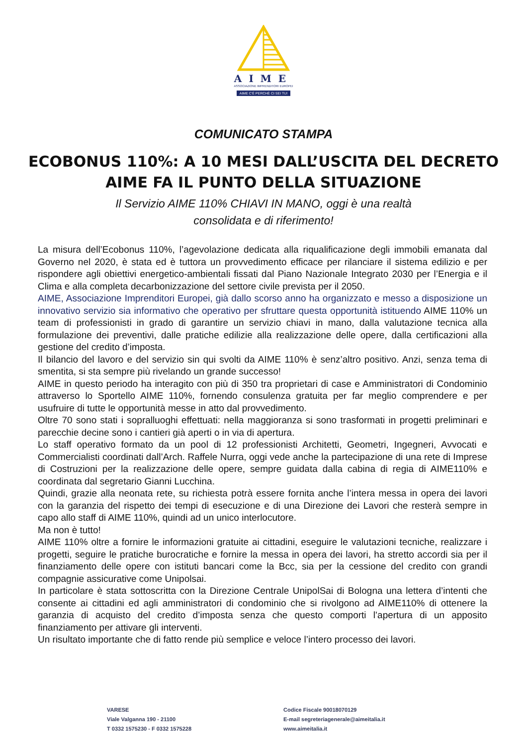AIME
ASSOCIAZIONE IMPRENDITORI EUROPEI
AIME C'È PERCHÈ CI SEI TU!
COMUNICATO STAMPA
ECOBONUS 110%: A 10 MESI DALL’USCITA DEL DECRETO
AIME FA IL PUNTO DELLA SITUAZIONE
Il Servizio AIME 110% CHIAVI IN MANO, oggi è una realtà
consolidata e di riferimento!
La misura dell’Ecobonus 110%, l’agevolazione dedicata alla riqualificazione degli immobili emanata dal Governo nel 2020, è stata ed è tuttora un provvedimento efficace per rilanciare il sistema edilizio e per rispondere agli obiettivi energetico-ambientali fissati dal Piano Nazionale Integrato 2030 per l’Energia e il Clima e alla completa decarbonizzazione del settore civile prevista per il 2050.
AIME, Associazione Imprenditori Europei, già dallo scorso anno ha organizzato e messo a disposizione un innovativo servizio sia informativo che operativo per sfruttare questa opportunità istituendo AIME 110% un team di professionisti in grado di garantire un servizio chiavi in mano, dalla valutazione tecnica alla formulazione dei preventivi, dalle pratiche edilizie alla realizzazione delle opere, dalla certificazioni alla gestione del credito d’imposta.
Il bilancio del lavoro e del servizio sin qui svolti da AIME 110% è senz’altro positivo. Anzi, senza tema di smentita, si sta sempre più rivelando un grande successo!
AIME in questo periodo ha interagito con più di 350 tra proprietari di case e Amministratori di Condominio attraverso lo Sportello AIME 110%, fornendo consulenza gratuita per far meglio comprendere e per usufruire di tutte le opportunità messe in atto dal provvedimento.
Oltre 70 sono stati i sopralluoghi effettuati: nella maggioranza si sono trasformati in progetti preliminari e parecchie decine sono i cantieri già aperti o in via di apertura.
Lo staff operativo formato da un pool di 12 professionisti Architetti, Geometri, Ingegneri, Avvocati e Commercialisti coordinati dall’Arch. Raffele Nurra, oggi vede anche la partecipazione di una rete di Imprese di Costruzioni per la realizzazione delle opere, sempre guidata dalla cabina di regia di AIME110% e coordinata dal segretario Gianni Lucchina.
Quindi, grazie alla neonata rete, su richiesta potrà essere fornita anche l’intera messa in opera dei lavori con la garanzia del rispetto dei tempi di esecuzione e di una Direzione dei Lavori che resterà sempre in capo allo staff di AIME 110%, quindi ad un unico interlocutore.
Ma non è tutto!
AIME 110% oltre a fornire le informazioni gratuite ai cittadini, eseguire le valutazioni tecniche, realizzare i progetti, seguire le pratiche burocratiche e fornire la messa in opera dei lavori, ha stretto accordi sia per il finanziamento delle opere con istituti bancari come la Bcc, sia per la cessione del credito con grandi compagnie assicurative come Unipolsai.
In particolare è stata sottoscritta con la Direzione Centrale UnipolSai di Bologna una lettera d’intenti che consente ai cittadini ed agli amministratori di condominio che si rivolgono ad AIME110% di ottenere la garanzia di acquisto del credito d’imposta senza che questo comporti l’apertura di un apposito finanziamento per attivare gli interventi.
Un risultato importante che di fatto rende più semplice e veloce l’intero processo dei lavori.
VARESE
Viale Valganna 190 - 21100
T 0332 1575230 - F 0332 1575228
Codice Fiscale 90018070129
E-mail segreteriagenerale@aimeitalia.it
www.aimeitalia.it